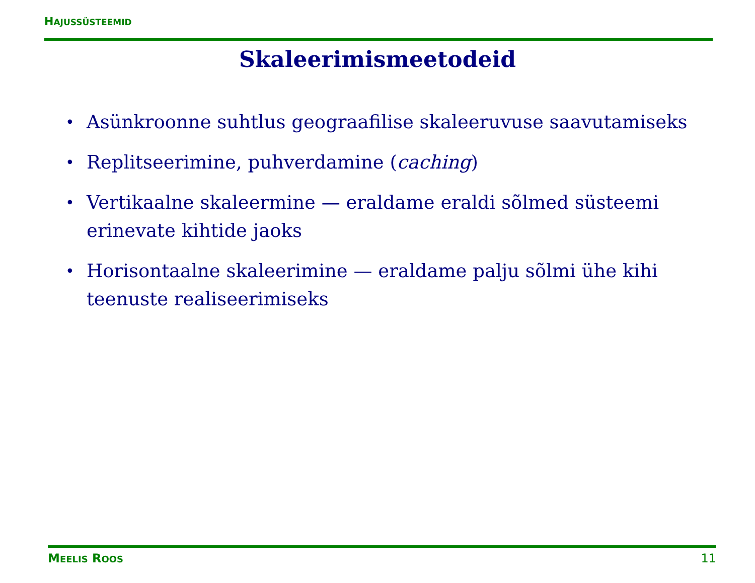HAJUSSÜSTEEMID
Skaleerimismeetodeid
• Asünkroonne suhtlus geograafilise skaleeruvuse saavutamiseks
• Replitseerimine, puhverdamine (caching)
• Vertikaalne skaleermine — eraldame eraldi sõlmed süsteemi erinevate kihtide jaoks
• Horisontaalne skaleerimine — eraldame palju sõlmi ühe kihi teenuste realiseerimiseks
MEELIS ROOS 11